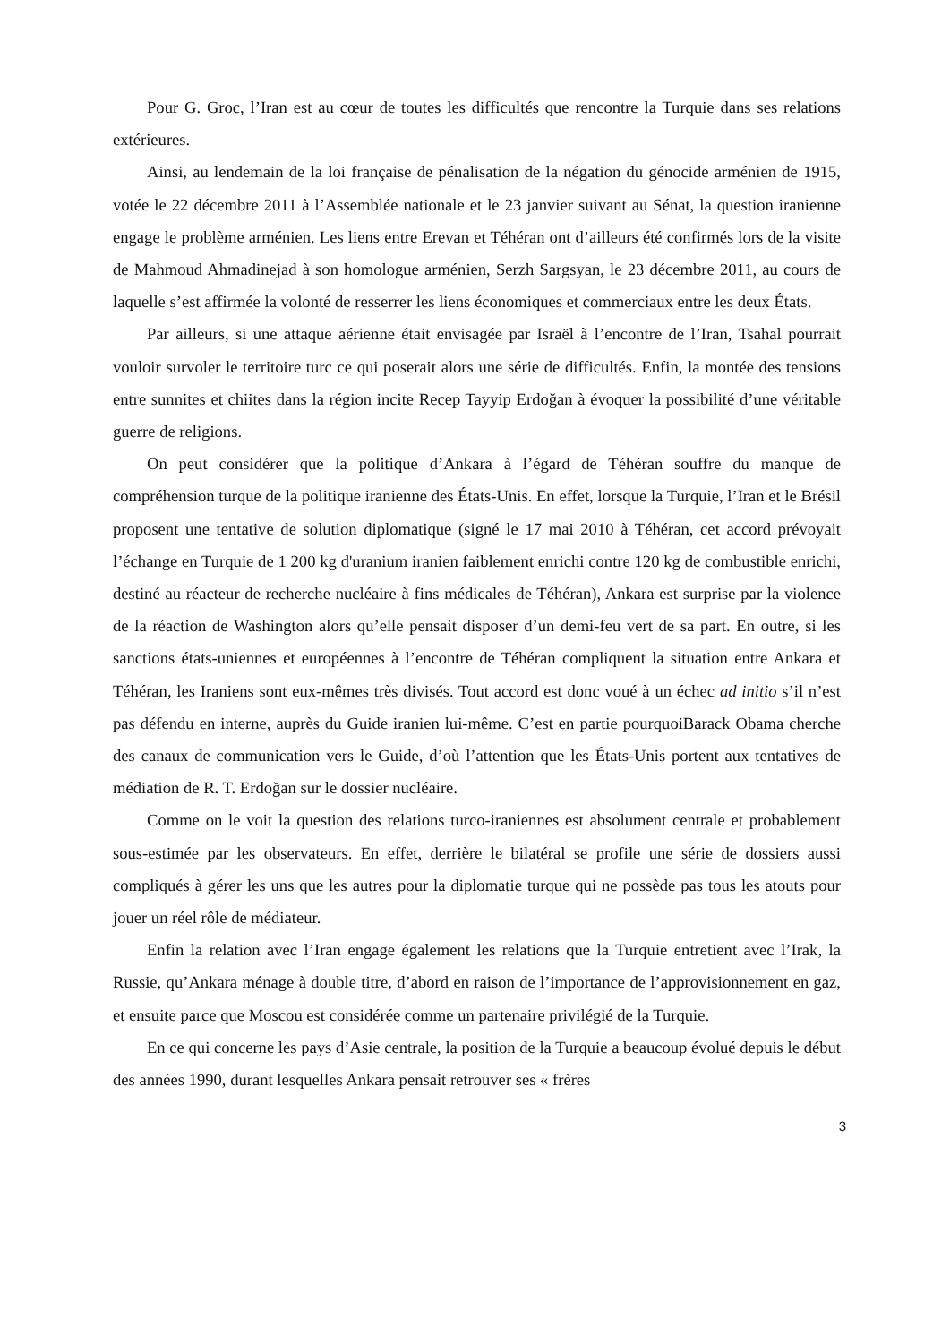Pour G. Groc, l’Iran est au cœur de toutes les difficultés que rencontre la Turquie dans ses relations extérieures.
Ainsi, au lendemain de la loi française de pénalisation de la négation du génocide arménien de 1915, votée le 22 décembre 2011 à l’Assemblée nationale et le 23 janvier suivant au Sénat, la question iranienne engage le problème arménien. Les liens entre Erevan et Téhéran ont d’ailleurs été confirmés lors de la visite de Mahmoud Ahmadinejad à son homologue arménien, Serzh Sargsyan, le 23 décembre 2011, au cours de laquelle s’est affirmée la volonté de resserrer les liens économiques et commerciaux entre les deux États.
Par ailleurs, si une attaque aérienne était envisagée par Israël à l’encontre de l’Iran, Tsahal pourrait vouloir survoler le territoire turc ce qui poserait alors une série de difficultés. Enfin, la montée des tensions entre sunnites et chiites dans la région incite Recep Tayyip Erdoğan à évoquer la possibilité d’une véritable guerre de religions.
On peut considérer que la politique d’Ankara à l’égard de Téhéran souffre du manque de compréhension turque de la politique iranienne des États-Unis. En effet, lorsque la Turquie, l’Iran et le Brésil proposent une tentative de solution diplomatique (signé le 17 mai 2010 à Téhéran, cet accord prévoyait l’échange en Turquie de 1 200 kg d'uranium iranien faiblement enrichi contre 120 kg de combustible enrichi, destiné au réacteur de recherche nucléaire à fins médicales de Téhéran), Ankara est surprise par la violence de la réaction de Washington alors qu’elle pensait disposer d’un demi-feu vert de sa part. En outre, si les sanctions états-uniennes et européennes à l’encontre de Téhéran compliquent la situation entre Ankara et Téhéran, les Iraniens sont eux-mêmes très divisés. Tout accord est donc voué à un échec ad initio s’il n’est pas défendu en interne, auprès du Guide iranien lui-même. C’est en partie pourquoiBarack Obama cherche des canaux de communication vers le Guide, d’où l’attention que les États-Unis portent aux tentatives de médiation de R. T. Erdoğan sur le dossier nucléaire.
Comme on le voit la question des relations turco-iraniennes est absolument centrale et probablement sous-estimée par les observateurs. En effet, derrière le bilatéral se profile une série de dossiers aussi compliqués à gérer les uns que les autres pour la diplomatie turque qui ne possède pas tous les atouts pour jouer un réel rôle de médiateur.
Enfin la relation avec l’Iran engage également les relations que la Turquie entretient avec l’Irak, la Russie, qu’Ankara ménage à double titre, d’abord en raison de l’importance de l’approvisionnement en gaz, et ensuite parce que Moscou est considérée comme un partenaire privilégié de la Turquie.
En ce qui concerne les pays d’Asie centrale, la position de la Turquie a beaucoup évolué depuis le début des années 1990, durant lesquelles Ankara pensait retrouver ses « frères
3